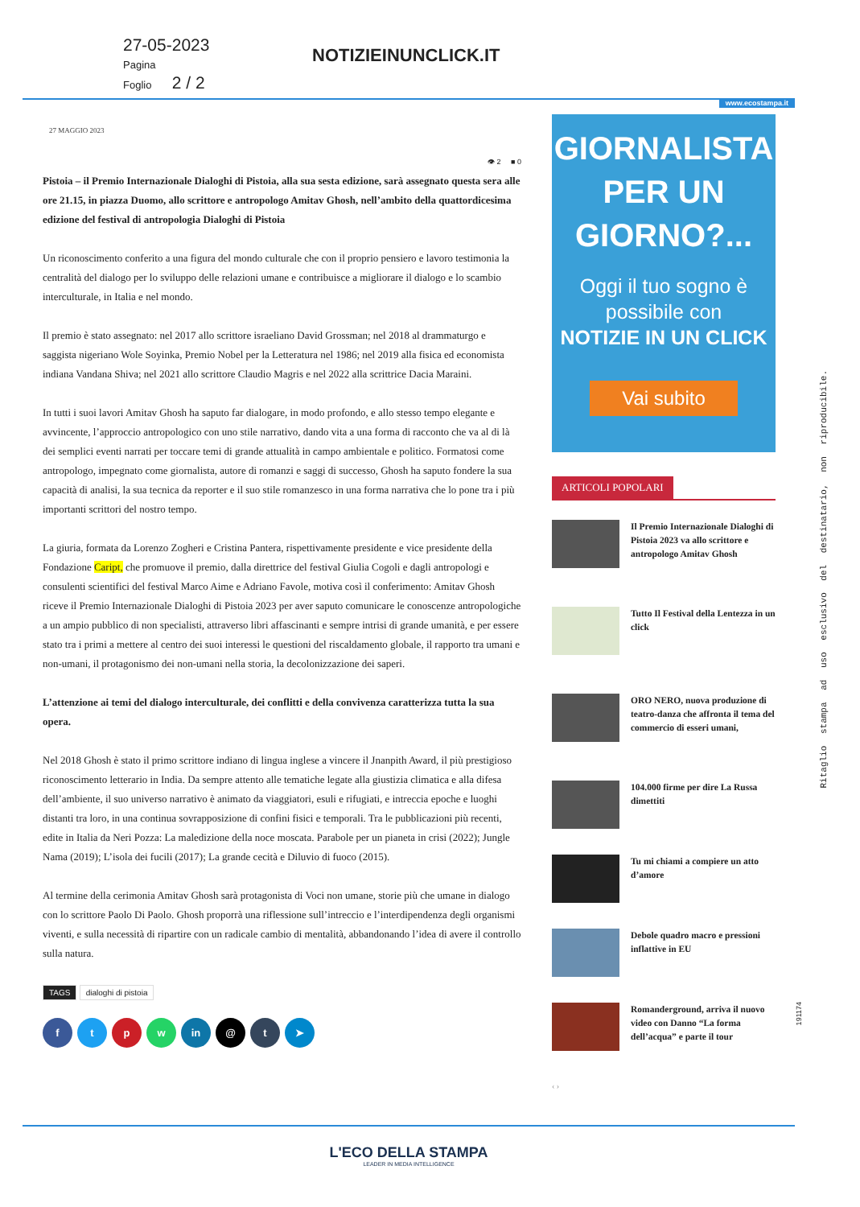27-05-2023
Pagina
Foglio 2 / 2
NOTIZIEINUNCLICK.IT
www.ecostampa.it
27 MAGGIO 2023
👁 2 ■ 0
Pistoia – il Premio Internazionale Dialoghi di Pistoia, alla sua sesta edizione, sarà assegnato questa sera alle ore 21.15, in piazza Duomo, allo scrittore e antropologo Amitav Ghosh, nell’ambito della quattordicesima edizione del festival di antropologia Dialoghi di Pistoia
Un riconoscimento conferito a una figura del mondo culturale che con il proprio pensiero e lavoro testimonia la centralità del dialogo per lo sviluppo delle relazioni umane e contribuisce a migliorare il dialogo e lo scambio interculturale, in Italia e nel mondo.
Il premio è stato assegnato: nel 2017 allo scrittore israeliano David Grossman; nel 2018 al drammaturgo e saggista nigeriano Wole Soyinka, Premio Nobel per la Letteratura nel 1986; nel 2019 alla fisica ed economista indiana Vandana Shiva; nel 2021 allo scrittore Claudio Magris e nel 2022 alla scrittrice Dacia Maraini.
In tutti i suoi lavori Amitav Ghosh ha saputo far dialogare, in modo profondo, e allo stesso tempo elegante e avvincente, l’approccio antropologico con uno stile narrativo, dando vita a una forma di racconto che va al di là dei semplici eventi narrati per toccare temi di grande attualità in campo ambientale e politico. Formatosi come antropologo, impegnato come giornalista, autore di romanzi e saggi di successo, Ghosh ha saputo fondere la sua capacità di analisi, la sua tecnica da reporter e il suo stile romanzesco in una forma narrativa che lo pone tra i più importanti scrittori del nostro tempo.
La giuria, formata da Lorenzo Zogheri e Cristina Pantera, rispettivamente presidente e vice presidente della Fondazione Caript, che promuove il premio, dalla direttrice del festival Giulia Cogoli e dagli antropologi e consulenti scientifici del festival Marco Aime e Adriano Favole, motiva così il conferimento: Amitav Ghosh riceve il Premio Internazionale Dialoghi di Pistoia 2023 per aver saputo comunicare le conoscenze antropologiche a un ampio pubblico di non specialisti, attraverso libri affascinanti e sempre intrisi di grande umanità, e per essere stato tra i primi a mettere al centro dei suoi interessi le questioni del riscaldamento globale, il rapporto tra umani e non-umani, il protagonismo dei non-umani nella storia, la decolonizzazione dei saperi.
L’attenzione ai temi del dialogo interculturale, dei conflitti e della convivenza caratterizza tutta la sua opera.
Nel 2018 Ghosh è stato il primo scrittore indiano di lingua inglese a vincere il Jnanpith Award, il più prestigioso riconoscimento letterario in India. Da sempre attento alle tematiche legate alla giustizia climatica e alla difesa dell’ambiente, il suo universo narrativo è animato da viaggiatori, esuli e rifugiati, e intreccia epoche e luoghi distanti tra loro, in una continua sovrapposizione di confini fisici e temporali. Tra le pubblicazioni più recenti, edite in Italia da Neri Pozza: La maledizione della noce moscata. Parabole per un pianeta in crisi (2022); Jungle Nama (2019); L’isola dei fucili (2017); La grande cecità e Diluvio di fuoco (2015).
Al termine della cerimonia Amitav Ghosh sarà protagonista di Voci non umane, storie più che umane in dialogo con lo scrittore Paolo Di Paolo. Ghosh proporrà una riflessione sull’intreccio e l’interdipendenza degli organismi viventi, e sulla necessità di ripartire con un radicale cambio di mentalità, abbandonando l’idea di avere il controllo sulla natura.
TAGS dialoghi di pistoia
ftpw in @ t ➤
GIORNALISTA
PER UN
GIORNO?...
Oggi il tuo sogno è
possibile con
NOTIZIE IN UN CLICK
Vai subito
ARTICOLI POPOLARI
Il Premio Internazionale Dialoghi di Pistoia 2023 va allo scrittore e antropologo Amitav Ghosh
Tutto Il Festival della Lentezza in un click
ORO NERO, nuova produzione di teatro-danza che affronta il tema del commercio di esseri umani,
104.000 firme per dire La Russa dimettiti
Tu mi chiami a compiere un atto d’amore
Debole quadro macro e pressioni inflattive in EU
Romanderground, arriva il nuovo video con Danno “La forma dell’acqua” e parte il tour
‹ ›
Ritaglio stampa ad uso esclusivo del destinatario, non riproducibile.
191174
L'ECO DELLA STAMPA
LEADER IN MEDIA INTELLIGENCE